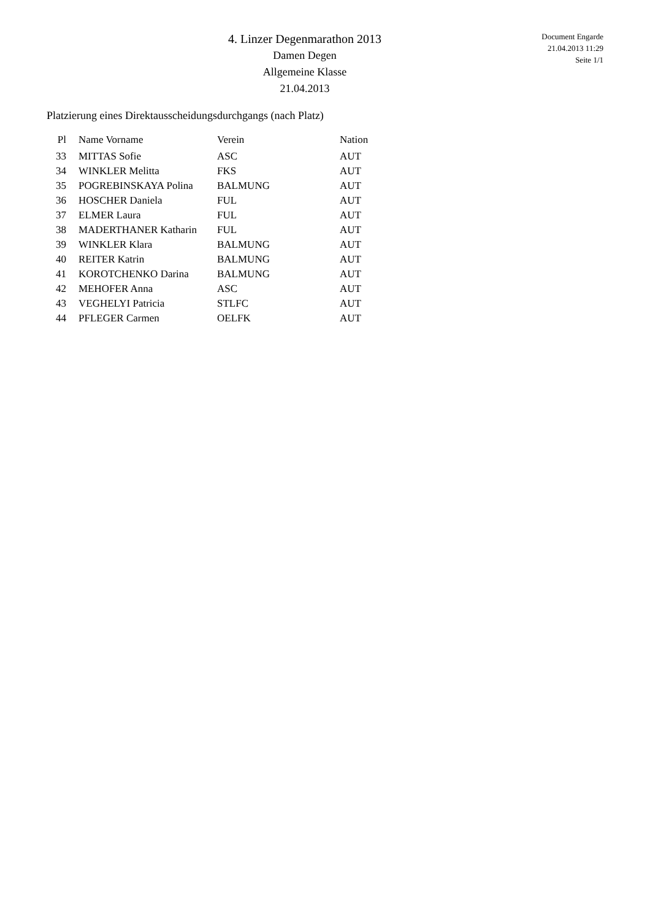4. Linzer Degenmarathon 2013
Damen Degen
Allgemeine Klasse
21.04.2013
Document Engarde
21.04.2013 11:29
Seite 1/1
Platzierung eines Direktausscheidungsdurchgangs (nach Platz)
| Pl | Name Vorname | Verein | Nation |
| --- | --- | --- | --- |
| 33 | MITTAS Sofie | ASC | AUT |
| 34 | WINKLER Melitta | FKS | AUT |
| 35 | POGREBINSKAYA Polina | BALMUNG | AUT |
| 36 | HOSCHER Daniela | FUL | AUT |
| 37 | ELMER Laura | FUL | AUT |
| 38 | MADERTHANER Katharin | FUL | AUT |
| 39 | WINKLER Klara | BALMUNG | AUT |
| 40 | REITER Katrin | BALMUNG | AUT |
| 41 | KOROTCHENKO Darina | BALMUNG | AUT |
| 42 | MEHOFER Anna | ASC | AUT |
| 43 | VEGHELYI Patricia | STLFC | AUT |
| 44 | PFLEGER Carmen | OELFK | AUT |